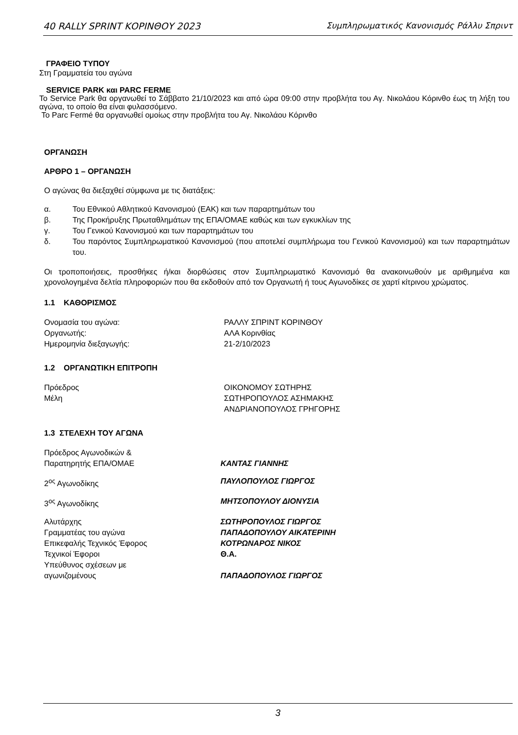40 RALLY SPRINT ΚΟΡΙΝΘΟΥ 2023 Συμπληρωματικός Κανονισμός Ράλλυ Σπριντ
ΓΡΑΦΕΙΟ ΤΥΠΟΥ
Στη Γραμματεία του αγώνα
SERVICE PARK και PARC FERME
Το Service Park θα οργανωθεί το Σάββατο 21/10/2023 και από ώρα 09:00 στην προβλήτα του Αγ. Νικολάου Κόρινθο έως τη λήξη του αγώνα, το οποίο θα είναι φυλασσόμενο.
Το Parc Fermé θα οργανωθεί ομοίως στην προβλήτα του Αγ. Νικολάου Κόρινθο
ΟΡΓΑΝΩΣΗ
ΑΡΘΡΟ 1 – ΟΡΓΑΝΩΣΗ
Ο αγώνας θα διεξαχθεί σύμφωνα με τις διατάξεις:
| α. | Του Εθνικού Αθλητικού Κανονισμού (ΕΑΚ) και των παραρτημάτων του |
| β. | Της Προκήρυξης Πρωταθλημάτων της ΕΠΑ/ΟΜΑΕ καθώς και των εγκυκλίων της |
| γ. | Του Γενικού Κανονισμού και των παραρτημάτων του |
| δ. | Του παρόντος Συμπληρωματικού Κανονισμού (που αποτελεί συμπλήρωμα του Γενικού Κανονισμού) και των παραρτημάτων του. |
Οι τροποποιήσεις, προσθήκες ή/και διορθώσεις στον Συμπληρωματικό Κανονισμό θα ανακοινωθούν με αριθμημένα και χρονολογημένα δελτία πληροφοριών που θα εκδοθούν από τον Οργανωτή ή τους Αγωνοδίκες σε χαρτί κίτρινου χρώματος.
1.1 ΚΑΘΟΡΙΣΜΟΣ
| Ονομασία του αγώνα: | ΡΑΛΛΥ ΣΠΡΙΝΤ ΚΟΡΙΝΘΟΥ |
| Οργανωτής: | ΑΛΑ Κορινθίας |
| Ημερομηνία διεξαγωγής: | 21-2/10/2023 |
1.2 ΟΡΓΑΝΩΤΙΚΗ ΕΠΙΤΡΟΠΗ
| Πρόεδρος | ΟΙΚΟΝΟΜΟΥ ΣΩΤΗΡΗΣ |
| Μέλη | ΣΩΤΗΡΟΠΟΥΛΟΣ ΑΣΗΜΑΚΗΣ |
| | ΑΝΔΡΙΑΝΟΠΟΥΛΟΣ ΓΡΗΓΟΡΗΣ |
1.3 ΣΤΕΛΕΧΗ ΤΟΥ ΑΓΩΝΑ
| Πρόεδρος Αγωνοδικών & Παρατηρητής ΕΠΑ/ΟΜΑΕ | ΚΑΝΤΑΣ ΓΙΑΝΝΗΣ |
| 2<sup>ος</sup> Αγωνοδίκης | ΠΑΥΛΟΠΟΥΛΟΣ ΓΙΩΡΓΟΣ |
| 3<sup>ος</sup> Αγωνοδίκης | ΜΗΤΣΟΠΟΥΛΟΥ ΔΙΟΝΥΣΙΑ |
| Αλυτάρχης | ΣΩΤΗΡΟΠΟΥΛΟΣ ΓΙΩΡΓΟΣ |
| Γραμματέας του αγώνα | ΠΑΠΑΔΟΠΟΥΛΟΥ ΑΙΚΑΤΕΡΙΝΗ |
| Επικεφαλής Τεχνικός Έφορος | ΚΟΤΡΩΝΑΡΟΣ ΝΙΚΟΣ |
| Τεχνικοί Έφοροι | Θ.Α. |
| Υπεύθυνος σχέσεων με αγωνιζομένους | ΠΑΠΑΔΟΠΟΥΛΟΣ ΓΙΩΡΓΟΣ |
3